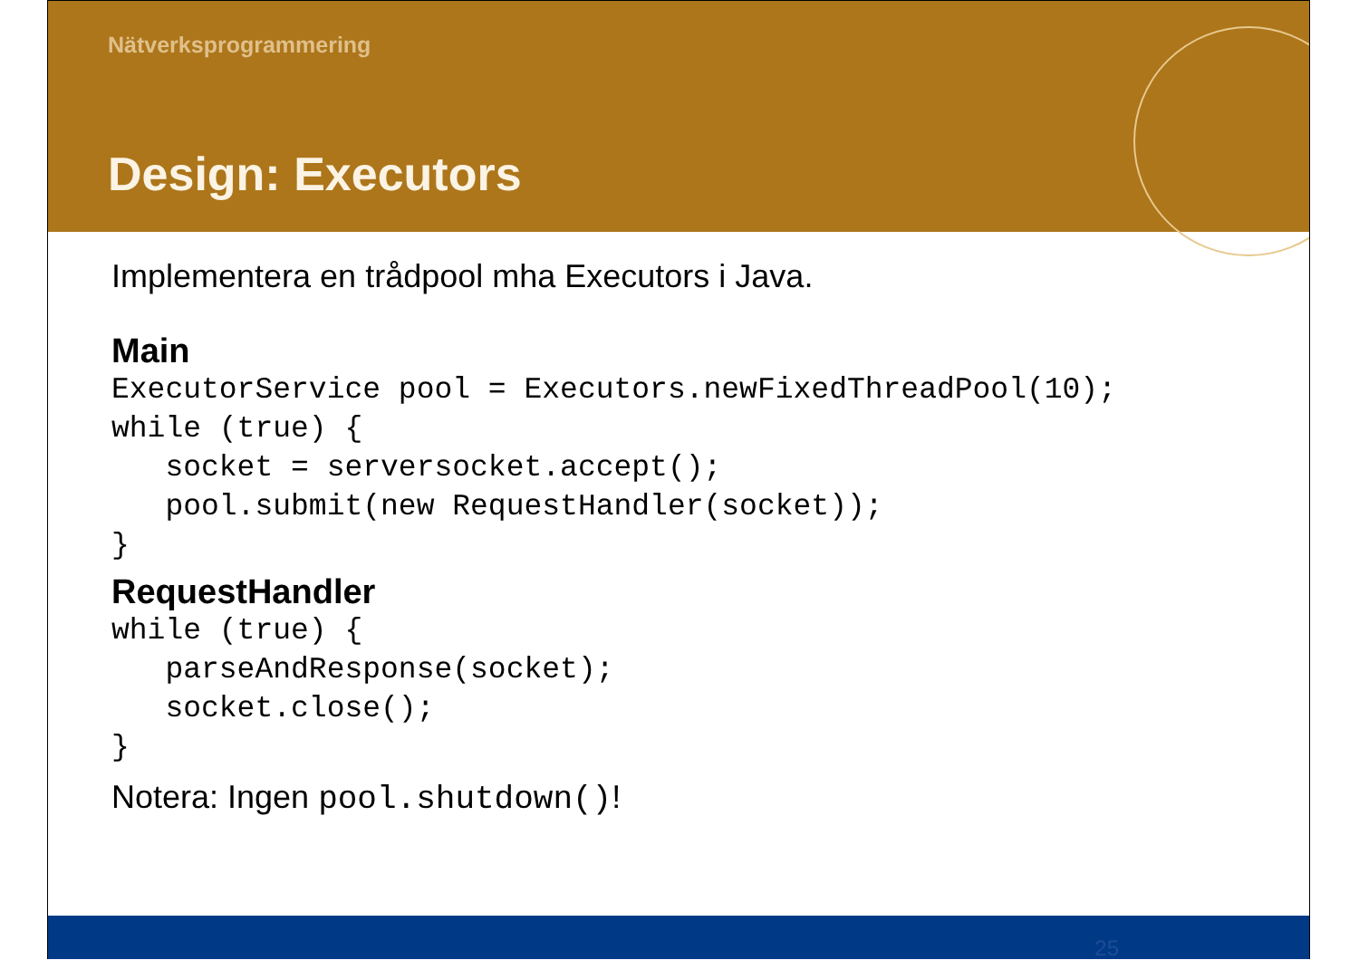Nätverksprogrammering
Design: Executors
Implementera en trådpool mha Executors i Java.
Main
ExecutorService pool = Executors.newFixedThreadPool(10);
while (true) {
   socket = serversocket.accept();
   pool.submit(new RequestHandler(socket));
}
RequestHandler
while (true) {
   parseAndResponse(socket);
   socket.close();
}
Notera: Ingen pool.shutdown()!
25